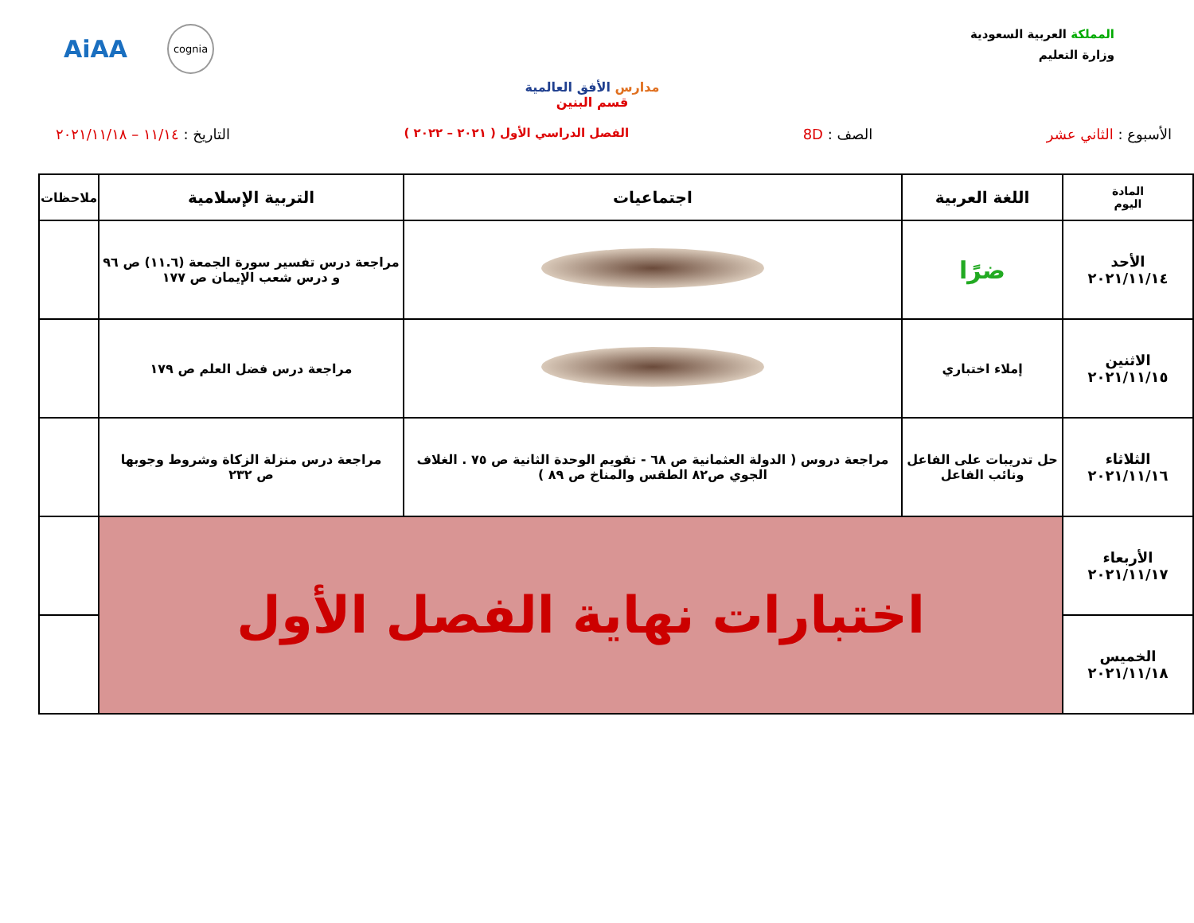المملكة العربية السعودية
وزارة التعليم
مدارس الأفق العالمية
قسم البنين
AiAA cognia
الأسبوع : الثاني عشر الصف : 8D الفصل الدراسي الأول ( ٢٠٢١ – ٢٠٢٢ ) التاريخ : ١١/١٤ – ٢٠٢١/١١/١٨
| المادة اليوم | اللغة العربية | اجتماعيات | التربية الإسلامية | ملاحظات |
| --- | --- | --- | --- | --- |
| الأحد ٢٠٢١/١١/١٤ | ضرًا | | مراجعة درس تفسير سورة الجمعة (١١.٦) ص ٩٦ و درس شعب الإيمان ص ١٧٧ | |
| الاثنين ٢٠٢١/١١/١٥ | إملاء اختباري | | مراجعة درس فضل العلم ص ١٧٩ | |
| الثلاثاء ٢٠٢١/١١/١٦ | حل تدريبات على الفاعل ونائب الفاعل | مراجعة دروس ( الدولة العثمانية ص ٦٨ - تقويم الوحدة الثانية ص ٧٥ . الغلاف الجوي ص٨٢ الطقس والمناخ ص ٨٩ ) | مراجعة درس منزلة الزكاة وشروط وجوبها ص ٢٣٢ | |
| الأربعاء ٢٠٢١/١١/١٧ | اختبارات نهاية الفصل الأول | | | |
| الخميس ٢٠٢١/١١/١٨ | | | | |